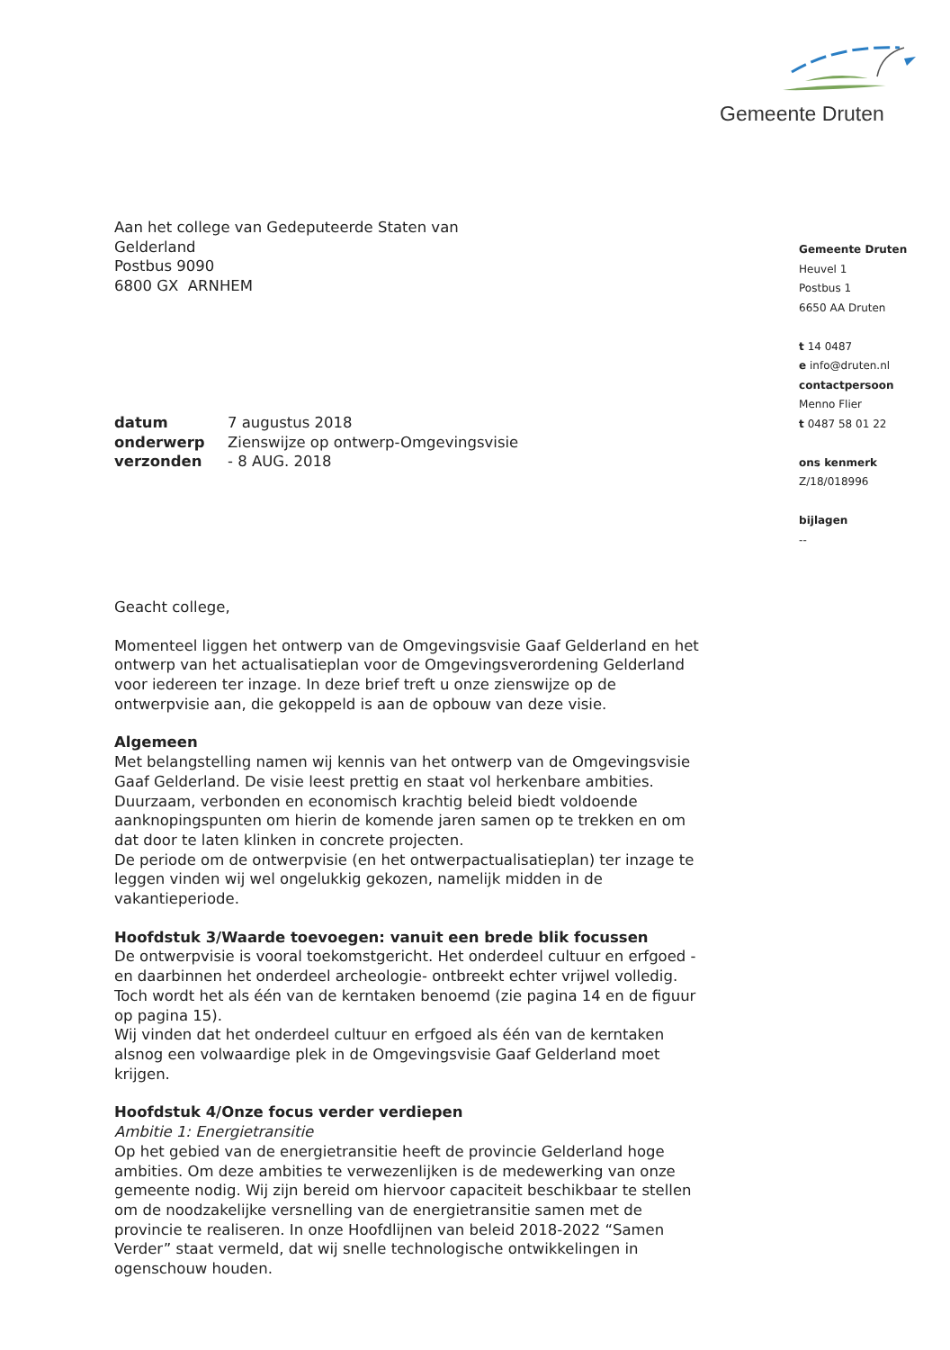Gemeente Druten
Aan het college van Gedeputeerde Staten van
Gelderland
Postbus 9090
6800 GX ARNHEM
| datum | 7 augustus 2018 |
| onderwerp | Zienswijze op ontwerp-Omgevingsvisie |
| verzonden | - 8 AUG. 2018 |
Geacht college,
Momenteel liggen het ontwerp van de Omgevingsvisie Gaaf Gelderland en het ontwerp van het actualisatieplan voor de Omgevingsverordening Gelderland voor iedereen ter inzage. In deze brief treft u onze zienswijze op de ontwerpvisie aan, die gekoppeld is aan de opbouw van deze visie.
Algemeen
Met belangstelling namen wij kennis van het ontwerp van de Omgevingsvisie Gaaf Gelderland. De visie leest prettig en staat vol herkenbare ambities. Duurzaam, verbonden en economisch krachtig beleid biedt voldoende aanknopingspunten om hierin de komende jaren samen op te trekken en om dat door te laten klinken in concrete projecten.
De periode om de ontwerpvisie (en het ontwerpactualisatieplan) ter inzage te leggen vinden wij wel ongelukkig gekozen, namelijk midden in de vakantieperiode.
Hoofdstuk 3/Waarde toevoegen: vanuit een brede blik focussen
De ontwerpvisie is vooral toekomstgericht. Het onderdeel cultuur en erfgoed -en daarbinnen het onderdeel archeologie- ontbreekt echter vrijwel volledig. Toch wordt het als één van de kerntaken benoemd (zie pagina 14 en de figuur op pagina 15).
Wij vinden dat het onderdeel cultuur en erfgoed als één van de kerntaken alsnog een volwaardige plek in de Omgevingsvisie Gaaf Gelderland moet krijgen.
Hoofdstuk 4/Onze focus verder verdiepen
Ambitie 1: Energietransitie
Op het gebied van de energietransitie heeft de provincie Gelderland hoge ambities. Om deze ambities te verwezenlijken is de medewerking van onze gemeente nodig. Wij zijn bereid om hiervoor capaciteit beschikbaar te stellen om de noodzakelijke versnelling van de energietransitie samen met de provincie te realiseren. In onze Hoofdlijnen van beleid 2018-2022 “Samen Verder” staat vermeld, dat wij snelle technologische ontwikkelingen in ogenschouw houden.
Gemeente Druten
Heuvel 1
Postbus 1
6650 AA Druten
t 14 0487
e info@druten.nl
contactpersoon
Menno Flier
t 0487 58 01 22
ons kenmerk
Z/18/018996
bijlagen
--